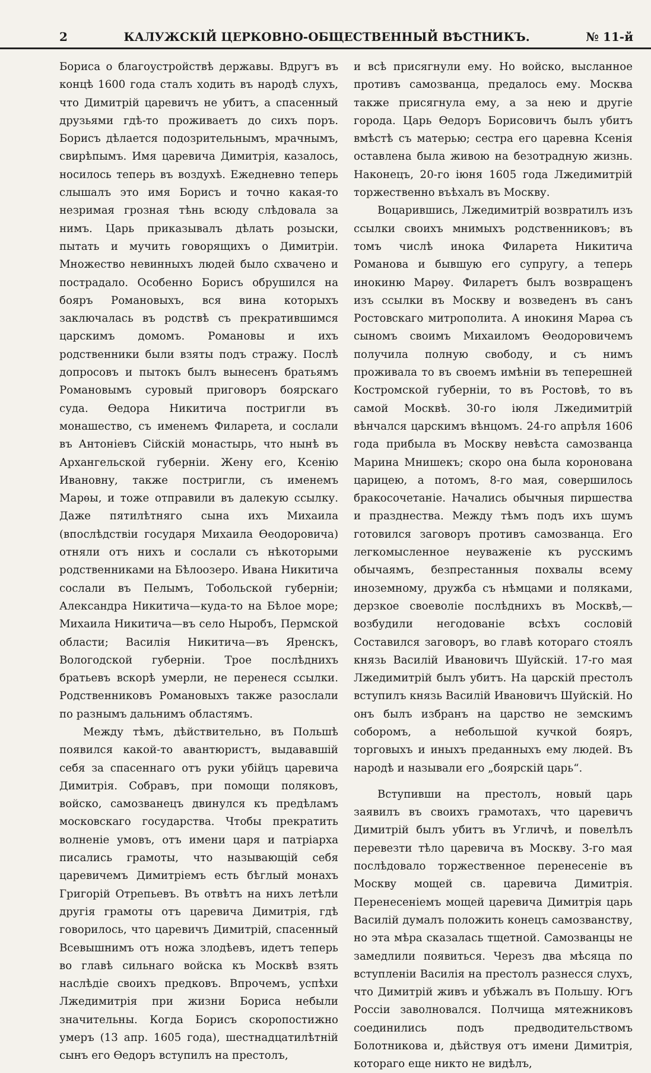2 КАЛУЖСКІЙ ЦЕРКОВНО-ОБЩЕСТВЕННЫЙ ВѢСТНИКЪ. № 11-й
Бориса о благоустройствѣ державы. Вдругъ въ концѣ 1600 года сталъ ходить въ народѣ слухъ, что Димитрій царевичъ не убитъ, а спасенный друзьями гдѣ-то проживаетъ до сихъ поръ. Борисъ дѣлается подозрительнымъ, мрачнымъ, свирѣпымъ. Имя царевича Димитрія, казалось, носилось теперь въ воздухѣ. Ежедневно теперь слышалъ это имя Борисъ и точно какая-то незримая грозная тѣнь всюду слѣдовала за нимъ. Царь приказывалъ дѣлать розыски, пытать и мучить говорящихъ о Димитріи. Множество невинныхъ людей было схвачено и пострадало. Особенно Борисъ обрушился на бояръ Романовыхъ, вся вина которыхъ заключалась въ родствѣ съ прекратившимся царскимъ домомъ. Романовы и ихъ родственники были взяты подъ стражу. Послѣ допросовъ и пытокъ былъ вынесенъ братьямъ Романовымъ суровый приговоръ боярскаго суда. Ѳедора Никитича постригли въ монашество, съ именемъ Филарета, и сослали въ Антоніевъ Сійскій монастырь, что нынѣ въ Архангельской губерніи. Жену его, Ксенію Ивановну, также постригли, съ именемъ Марѳы, и тоже отправили въ далекую ссылку. Даже пятилѣтняго сына ихъ Михаила (впослѣдствіи государя Михаила Ѳеодоровича) отняли отъ нихъ и сослали съ нѣкоторыми родственниками на Бѣлоозеро. Ивана Никитича сослали въ Пелымъ, Тобольской губерніи; Александра Никитича—куда-то на Бѣлое море; Михаила Никитича—въ село Ныробъ, Пермской области; Василія Никитича—въ Яренскъ, Вологодской губерніи. Трое послѣднихъ братьевъ вскорѣ умерли, не перенеся ссылки. Родственниковъ Романовыхъ также разослали по разнымъ дальнимъ областямъ.
Между тѣмъ, дѣйствительно, въ Польшѣ появился какой-то авантюристъ, выдававшій себя за спасеннаго отъ руки убійцъ царевича Димитрія. Собравъ, при помощи поляковъ, войско, самозванецъ двинулся къ предѣламъ московскаго государства. Чтобы прекратить волненіе умовъ, отъ имени царя и патріарха писались грамоты, что называющій себя царевичемъ Димитріемъ есть бѣглый монахъ Григорій Отрепьевъ. Въ отвѣтъ на нихъ летѣли другія грамоты отъ царевича Димитрія, гдѣ говорилось, что царевичъ Димитрій, спасенный Всевышнимъ отъ ножа злодѣевъ, идетъ теперь во главѣ сильнаго войска къ Москвѣ взять наслѣдіе своихъ предковъ. Впрочемъ, успѣхи Лжедимитрія при жизни Бориса небыли значительны. Когда Борисъ скоропостижно умеръ (13 апр. 1605 года), шестнадцатилѣтній сынъ его Ѳедоръ вступилъ на престолъ,
и всѣ присягнули ему. Но войско, высланное противъ самозванца, предалось ему. Москва также присягнула ему, а за нею и другіе города. Царь Ѳедоръ Борисовичъ былъ убитъ вмѣстѣ съ матерью; сестра его царевна Ксенія оставлена была живою на безотрадную жизнь. Наконецъ, 20-го іюня 1605 года Лжедимитрій торжественно въѣхалъ въ Москву.
Воцарившись, Лжедимитрій возвратилъ изъ ссылки своихъ мнимыхъ родственниковъ; въ томъ числѣ инока Филарета Никитича Романова и бывшую его супругу, а теперь инокиню Марѳу. Филаретъ былъ возвращенъ изъ ссылки въ Москву и возведенъ въ санъ Ростовскаго митрополита. А инокиня Марѳа съ сыномъ своимъ Михаиломъ Ѳеодоровичемъ получила полную свободу, и съ нимъ проживала то въ своемъ имѣніи въ теперешней Костромской губерніи, то въ Ростовѣ, то въ самой Москвѣ. 30-го іюля Лжедимитрій вѣнчался царскимъ вѣнцомъ. 24-го апрѣля 1606 года прибыла въ Москву невѣста самозванца Марина Мнишекъ; скоро она была коронована царицею, а потомъ, 8-го мая, совершилось бракосочетаніе. Начались обычныя пиршества и празднества. Между тѣмъ подъ ихъ шумъ готовился заговоръ противъ самозванца. Его легкомысленное неуваженіе къ русскимъ обычаямъ, безпрестанныя похвалы всему иноземному, дружба съ нѣмцами и поляками, дерзкое своеволіе послѣднихъ въ Москвѣ,—возбудили негодованіе всѣхъ сословій Составился заговоръ, во главѣ котораго стоялъ князь Василій Ивановичъ Шуйскій. 17-го мая Лжедимитрій былъ убитъ. На царскій престолъ вступилъ князь Василій Ивановичъ Шуйскій. Но онъ былъ избранъ на царство не земскимъ соборомъ, а небольшой кучкой бояръ, торговыхъ и иныхъ преданныхъ ему людей. Въ народѣ и называли его „боярскій царь“.
Вступивши на престолъ, новый царь заявилъ въ своихъ грамотахъ, что царевичъ Димитрій былъ убитъ въ Угличѣ, и повелѣлъ перевезти тѣло царевича въ Москву. 3-го мая послѣдовало торжественное перенесеніе въ Москву мощей св. царевича Димитрія. Перенесеніемъ мощей царевича Димитрія царь Василій думалъ положить конецъ самозванству, но эта мѣра сказалась тщетной. Самозванцы не замедлили появиться. Черезъ два мѣсяца по вступленіи Василія на престолъ разнесся слухъ, что Димитрій живъ и убѣжалъ въ Польшу. Югъ Россіи заволновался. Полчища мятежниковъ соединились подъ предводительствомъ Болотникова и, дѣйствуя отъ имени Димитрія, котораго еще никто не видѣлъ,